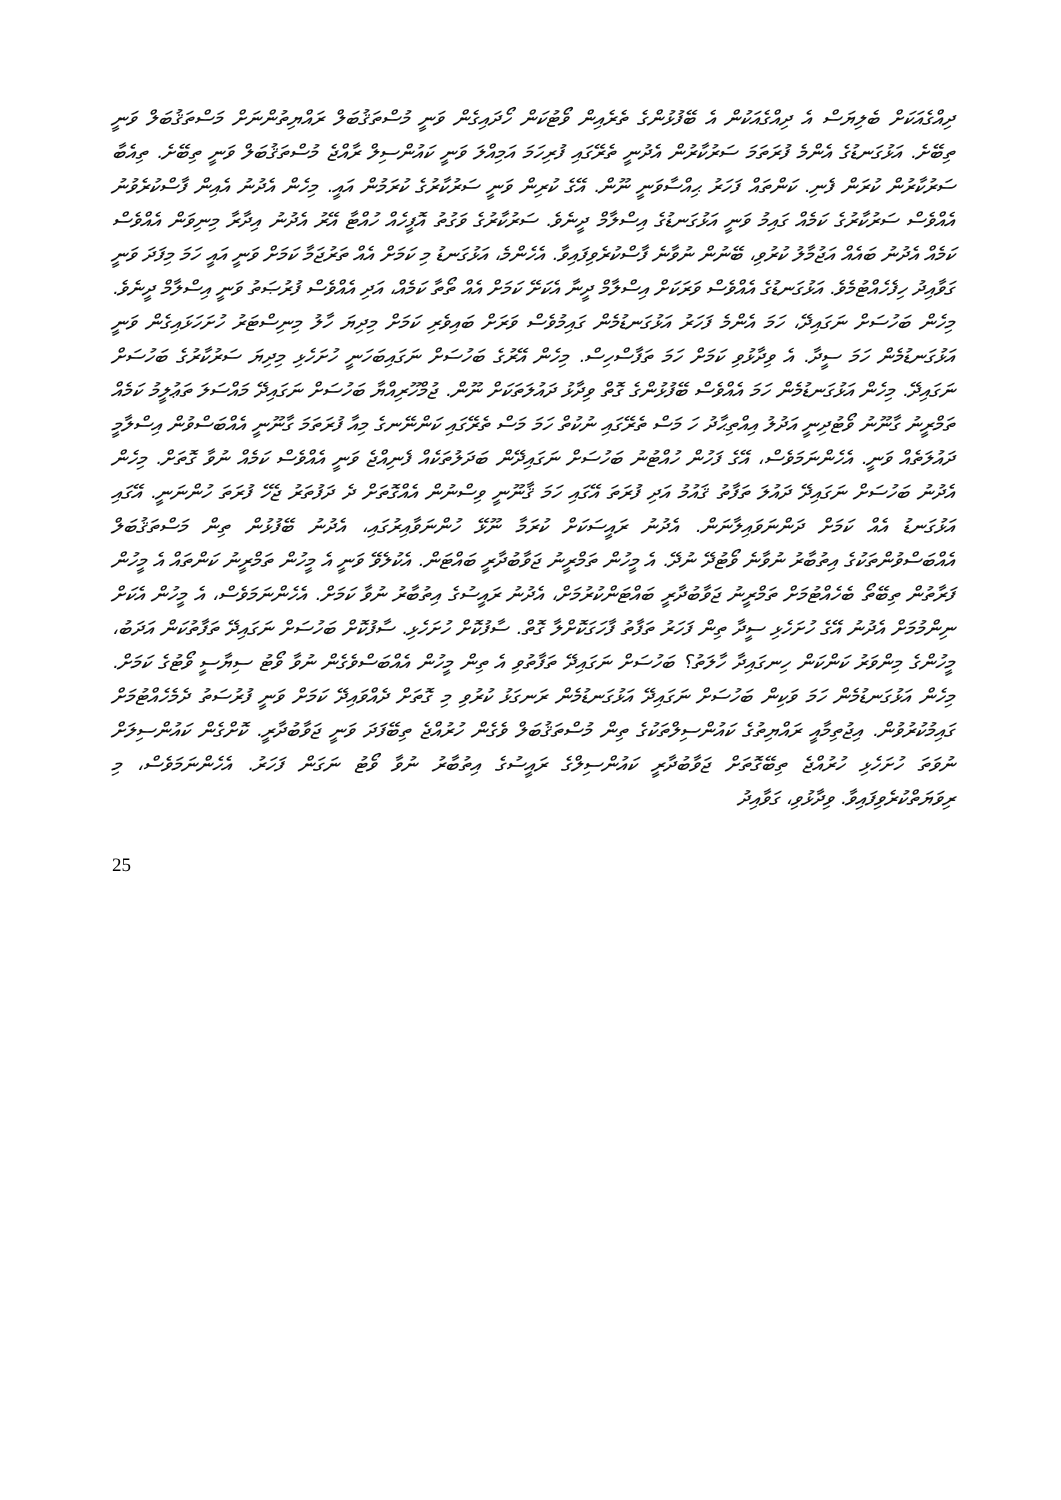ދިއްގެއަކަށް ބެލިޔަސް އެ ދިއްގެއަކުން އެ ބޭފުޅުންގެ ތެރެއިން ވޯޓުކަން ހޯދައިގެން ވަނީ މުސްތަޤުބަލް ރައްޔިތުންނަށް މަސްތަޤުބަލް ވަނީ ތިބޭށެ. އަޅުގަނޑުގެ އެންމެ ފުރަތަމަ ސަރުކާރުން އެދުނީ ތެރޭގައި ފުރިހަމަ އަމިއްލަ ވަނީ ކައުންސިލް ރާއްޖެ މުސްތަޤުބަލް ވަނީ ތިބޭށެ. ތިއެބާ ސަރުކާރުން ކުރަން ފެނި. ކަންތައް ފަހަރު ޙިއްސާވަނީ ނޫން. އޭގެ ކުރިން ވަނީ ސަރުކާރުގެ ކުރަމުން އައީ. މިހެން އެދުނު އެއިން ފާސްކުރެވުނު އެއްވެސް ސަރުކާރުގެ ކަމެއް ގައިމު ވަނީ އަޅުގަނޑުގެ އިސްލާމް ދީނެވެ. ސަރުކާރުގެ ވަގުތު އޮފީހެއް ހުއްޓާ އޭރު އެދުނު އިދާރާ މިނިވަން އެއްވެސް ކަމެއް އެދުނު ބައެއް އަޖުމާލު ކުރުވި، ބޭނުން ނުވާނެ ފާސްކުރެވިފައިވާ. އެހެންމެ، އަޅުގަނޑު މި ކަމަށް އެއް ތަރުޖަމާ ކަމަށް ވަނީ އައީ ހަމަ މިފަދަ ވަނީ ގަވާއިދު ހިފެހެއްޓުމެވެ. އަޅުގަނޑުގެ އެއްވެސް ވަރަކަށް އިސްލާމް ދީނާ އެކަށޭ ކަމަށް އެއް ތޯތާ ކަމެއް، އަދި އެއްވެސް ފުރުޞަތު ވަނީ އިސްލާމް ދީނެވެ. މިހެން ބަހުސަށް ނަގައިދޭ، ހަމަ އެންމެ ފަހަރު އަޅުގަނޑުމެން ގައިމުވެސް ވަރަށް ބައިވެރި ކަމަށް މިދިޔަ ހާލު މިނިސްޓަރު ހުށަހަޅައިގެން ވަނީ އަޅުގަނޑުމެން ހަމަ ސީދާ. އެ ވިދާޅުވި ކަމަށް ހަމަ ތަފާސްހިސް. މިހެން އޭރުގެ ބަހުސަށް ނަގައިބަހަނީ ހުށަހެޅި މިދިޔަ ސަރުކާރުގެ ބަހުސަށް ނަގައިދޭ. މިހެން އަޅުގަނޑުމެން ހަމަ އެއްވެސް ބޭފުޅުންގެ ގޮތް ވިދާޅު ދައުލަތަކަށް ނޫން. ޖުމްހޫރިއްޔާ ބަހުސަށް ނަގައިދޭ މައްސަލަ ތަޢުލީމު ކަމެއް ތަމްރީނު ގާނޫނު ވޯޓުދިނީ އަދުލު އިއްތިޙާދު ހަ މަސް ތެރޭގައި ނުކުތް ހަމަ މަސް ތެރޭގައި ކަންނޭނގެ މިއާ ފުރަތަމަ ގާނޫނީ އެއްބަސްވުން އިސްލާމީ ދައުލަތެއް ވަނީ. އެހެންނަމަވެސް، އޭގެ ފަހުން ހުއްޓުނު ބަހުސަށް ނަގައިދޭން ބަދަލުތަކެއް ފެނިއްޖެ ވަނީ އެއްވެސް ކަމެއް ނުވާ ގޮތަށް. މިހެން އެދުނު ބަހުސަށް ނަގައިދޭ ދައުލަ ތަފާތު ޤައުމު އަދި ފުރަތަ އޭގައި ހަމަ ޤާނޫނީ ވިސްނުން އެއްގޮތަށް ދެ ދަފުތަރު ޖެހޭ ފުރަތަ ހުންނަނީ. އޭގައި އަޅުގަނޑު އެއް ކަމަށް ދަންނަވައިލާނަން. އެދުނު ރައީސަކަށް ކުރަމާ ނޫޅޭ ހުންނަވާއިރުގައި، އެދުނު ބޭފުޅުން ތިން މަސްތަޤުބަލް އެއްބަސްވުންތަކުގެ އިތުބާރު ނުވާނެ ވޯޓުދޭ ނުދޭ. އެ މީހުން ތަމްރީނު ޖަވާބުދާރީ ބައްޓަން. އެކުލެވޭ ވަނީ އެ މީހުން ތަމްރީނު ކަންތައް އެ މީހުން ފަރާތުން ތިބޭތޯ ބެހެއްޓުމަށް ތަމްރީނު ޖަވާބުދާރީ ބައްޓަންކުރުމަށް، އެދުނު ރައީސުގެ އިތުބާރު ނުވާ ކަމަށް. އެހެންނަމަވެސް، އެ މީހުން އެކަށް ނިންމުމަށް އެދުނު އޭގެ ހުށަހެޅި ސީދާ ތިން ފަހަރު ތަފާތު ފާހަގަކޮށްލާ ގޮތް. ސާފުކޮށް ހުށަހެޅި. ސާފުކޮށް ބަހުސަށް ނަގައިދޭ ތަފާތުކަން އަދަބު، މީހުންގެ މިންވަރު ކަންކަން ހިނގައިދާ ހާލަތު؟ ބަހުސަށް ނަގައިދޭ ތަފާތުވި އެ ތިން މީހުން އެއްބަސްވެގެން ނުވާ ވޯޓު ސިޔާސީ ވޯޓުގެ ކަމަށް. މިހެން އަޅުގަނޑުމެން ހަމަ ވަކިން ބަހުސަށް ނަގައިދޭ އަޅުގަނޑުމެން ރަނގަޅު ކުރުވި މި ގޮތަށް ދެއްވައިދޭ ކަމަށް ވަނީ ފުރުސަތު ދެމެހެއްޓުމަށް ގައިމުކުރުވުން. އިޖުތިމާއީ ރައްޔިތުގެ ކައުންސިލްތަކުގެ ތިން މުސްތަޤުބަލް ވެގެން ހުރުއްޖެ ތިބޭފަދަ ވަނީ ޖަވާބުދާރީ. ކޮށްގެން ކައުންސިލަށް ނުވަތަ ހުށަހެޅި ހުރުއްޖެ ތިބޭގޮތަށް ޖަވާބުދާރީ ކައުންސިލްގެ ރައީސުގެ އިތުބާރު ނުވާ ވޯޓު ނަގަން ފަހަރު. އެހެންނަމަވެސް، މި ރިވަޔަތްކުރެވިފައިވާ. ވިދާޅުވި، ގަވާއިދު
25